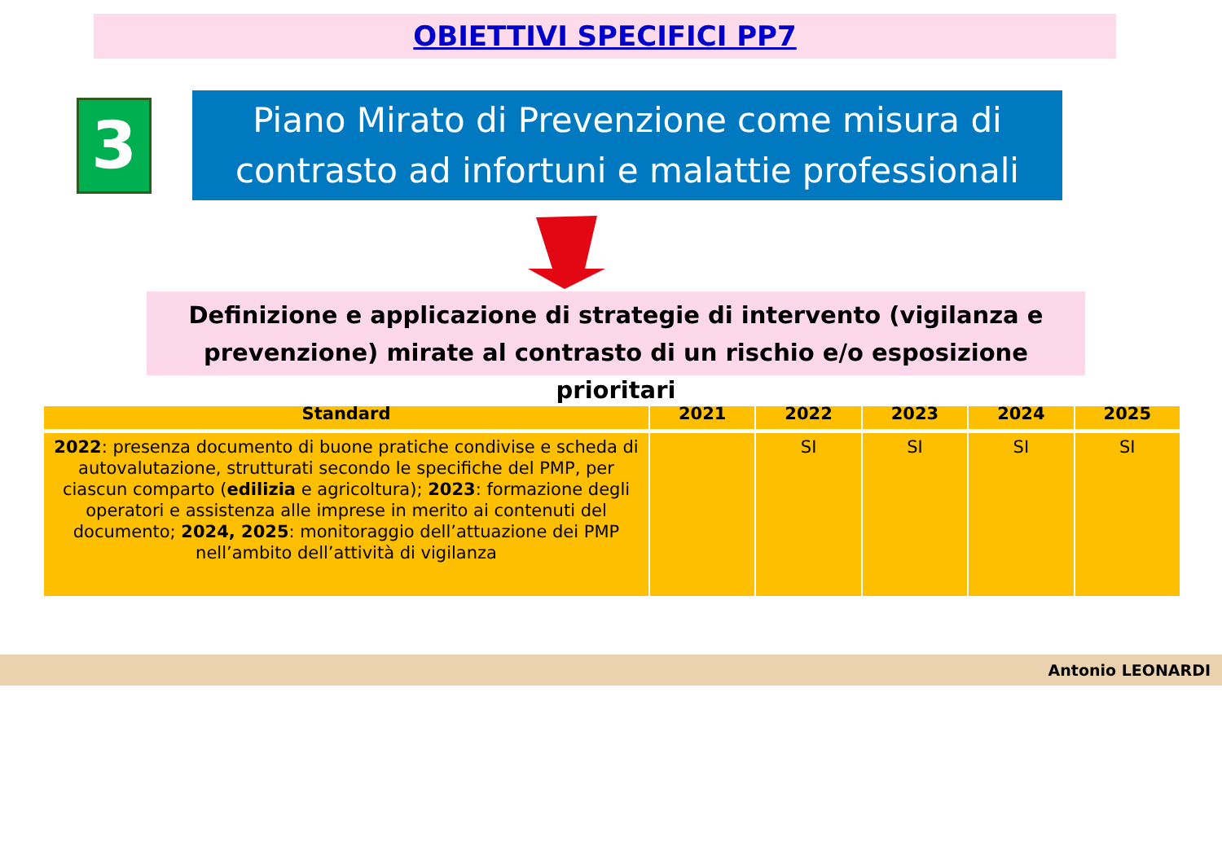OBIETTIVI SPECIFICI PP7
3
Piano Mirato di Prevenzione come misura di
contrasto ad infortuni e malattie professionali
Definizione e applicazione di strategie di intervento (vigilanza e
prevenzione) mirate al contrasto di un rischio e/o esposizione prioritari
| Standard | 2021 | 2022 | 2023 | 2024 | 2025 |
| --- | --- | --- | --- | --- | --- |
| 2022 : presenza documento di buone pratiche condivise e scheda di autovalutazione, strutturati secondo le specifiche del PMP, per ciascun comparto ( edilizia e agricoltura); 2023 : formazione degli operatori e assistenza alle imprese in merito ai contenuti del documento; 2024, 2025 : monitoraggio dell’attuazione dei PMP nell’ambito dell’attività di vigilanza | | SI | SI | SI | SI |
Antonio LEONARDI